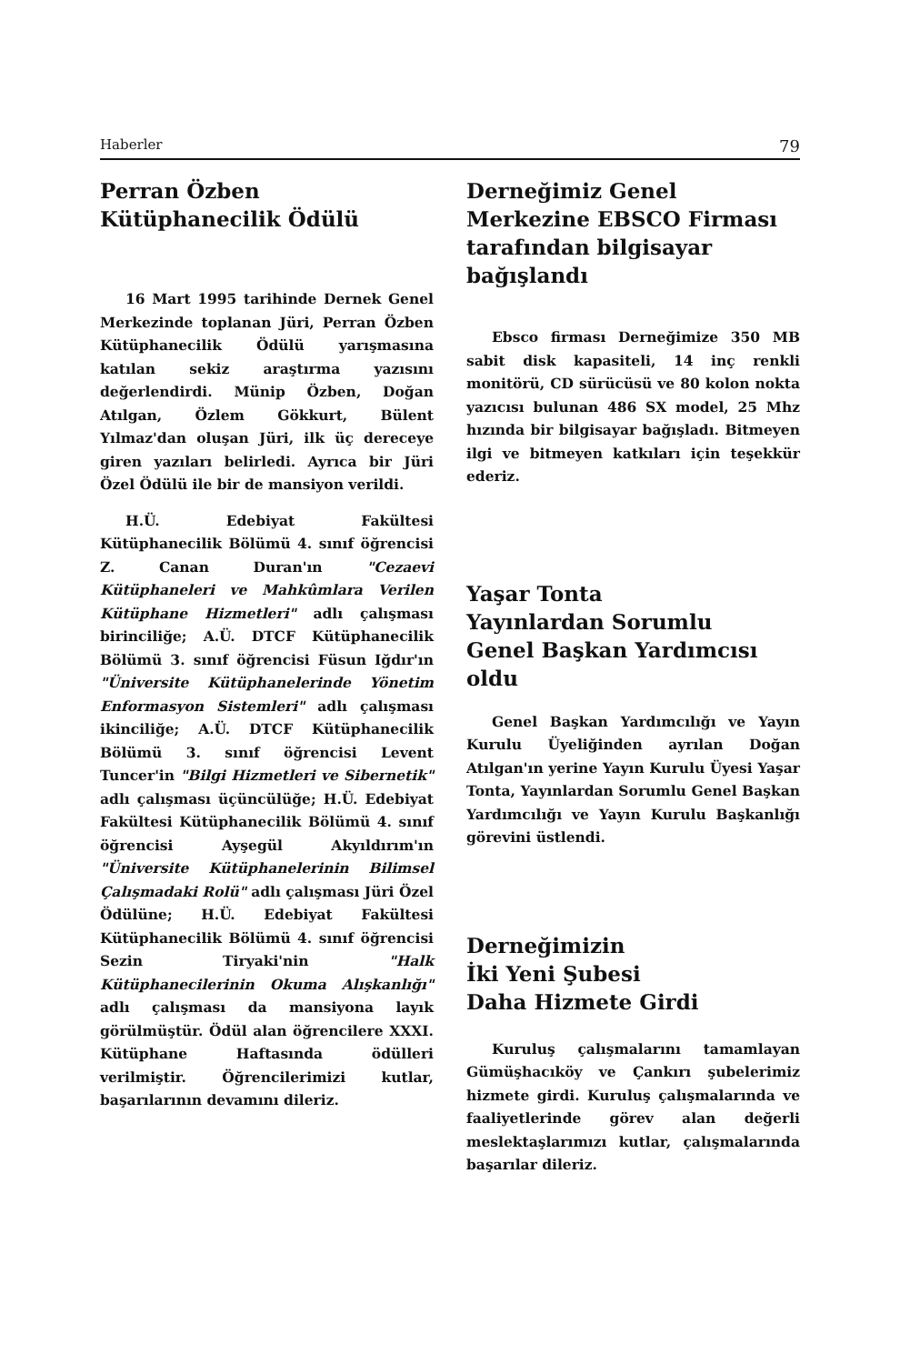Haberler 79
Perran Özben
Kütüphanecilik Ödülü
16 Mart 1995 tarihinde Dernek Genel Merkezinde toplanan Jüri, Perran Özben Kütüphanecilik Ödülü yarışmasına katılan sekiz araştırma yazısını değerlendirdi. Münip Özben, Doğan Atılgan, Özlem Gökkurt, Bülent Yılmaz'dan oluşan Jüri, ilk üç dereceye giren yazıları belirledi. Ayrıca bir Jüri Özel Ödülü ile bir de mansiyon verildi.
H.Ü. Edebiyat Fakültesi Kütüphanecilik Bölümü 4. sınıf öğrencisi Z. Canan Duran'ın "Cezaevi Kütüphaneleri ve Mahkûmlara Verilen Kütüphane Hizmetleri" adlı çalışması birinciliğe; A.Ü. DTCF Kütüphanecilik Bölümü 3. sınıf öğrencisi Füsun Iğdır'ın "Üniversite Kütüphanelerinde Yönetim Enformasyon Sistemleri" adlı çalışması ikinciliğe; A.Ü. DTCF Kütüphanecilik Bölümü 3. sınıf öğrencisi Levent Tuncer'in "Bilgi Hizmetleri ve Sibernetik" adlı çalışması üçüncülüğe; H.Ü. Edebiyat Fakültesi Kütüphanecilik Bölümü 4. sınıf öğrencisi Ayşegül Akyıldırım'ın "Üniversite Kütüphanelerinin Bilimsel Çalışmadaki Rolü" adlı çalışması Jüri Özel Ödülüne; H.Ü. Edebiyat Fakültesi Kütüphanecilik Bölümü 4. sınıf öğrencisi Sezin Tiryaki'nin "Halk Kütüphanecilerinin Okuma Alışkanlığı" adlı çalışması da mansiyona layık görülmüştür. Ödül alan öğrencilere XXXI. Kütüphane Haftasında ödülleri verilmiştir. Öğrencilerimizi kutlar, başarılarının devamını dileriz.
Derneğimiz Genel Merkezine EBSCO Firması tarafından bilgisayar bağışlandı
Ebsco firması Derneğimize 350 MB sabit disk kapasiteli, 14 inç renkli monitörü, CD sürücüsü ve 80 kolon nokta yazıcısı bulunan 486 SX model, 25 Mhz hızında bir bilgisayar bağışladı. Bitmeyen ilgi ve bitmeyen katkıları için teşekkür ederiz.
Yaşar Tonta
Yayınlardan Sorumlu
Genel Başkan Yardımcısı oldu
Genel Başkan Yardımcılığı ve Yayın Kurulu Üyeliğinden ayrılan Doğan Atılgan'ın yerine Yayın Kurulu Üyesi Yaşar Tonta, Yayınlardan Sorumlu Genel Başkan Yardımcılığı ve Yayın Kurulu Başkanlığı görevini üstlendi.
Derneğimizin
İki Yeni Şubesi
Daha Hizmete Girdi
Kuruluş çalışmalarını tamamlayan Gümüşhacıköy ve Çankırı şubelerimiz hizmete girdi. Kuruluş çalışmalarında ve faaliyetlerinde görev alan değerli meslektaşlarımızı kutlar, çalışmalarında başarılar dileriz.